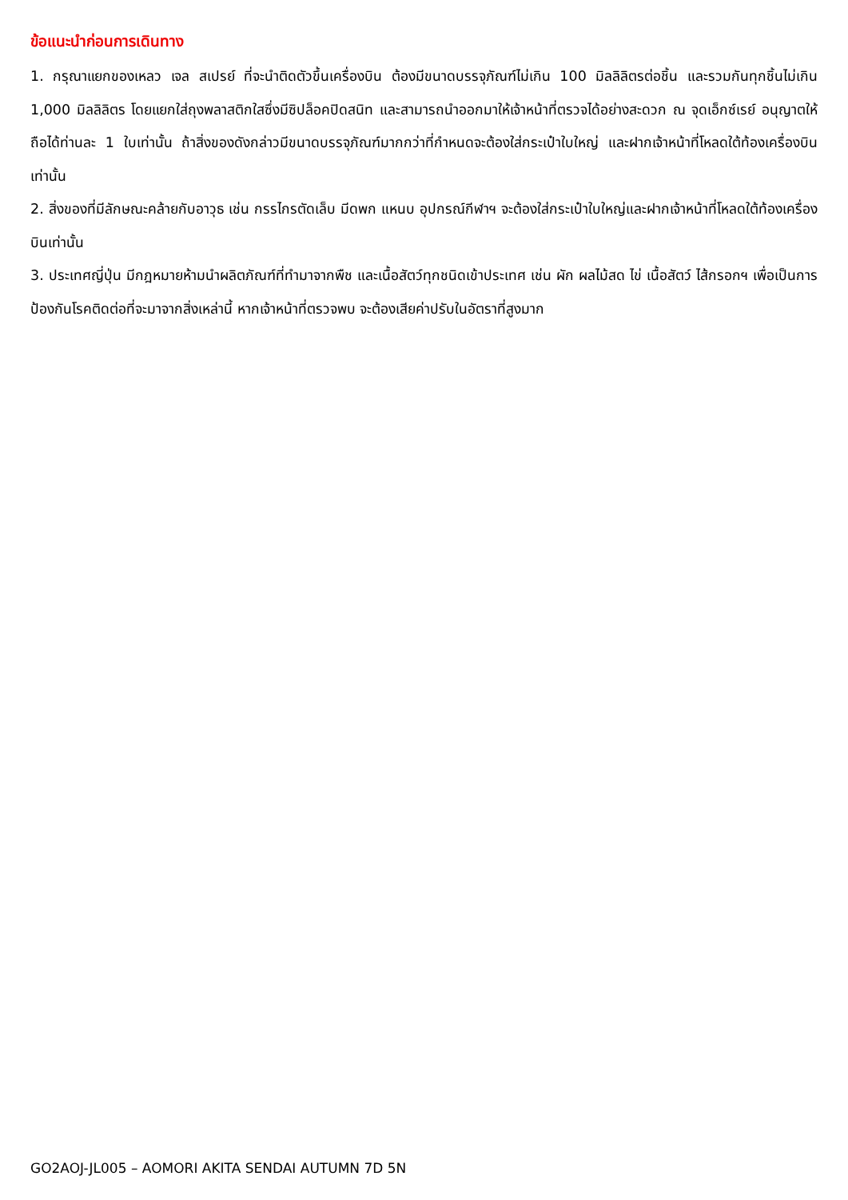ข้อแนะนำก่อนการเดินทาง
1. กรุณาแยกของเหลว เจล สเปรย์ ที่จะนำติดตัวขึ้นเครื่องบิน ต้องมีขนาดบรรจุภัณฑ์ไม่เกิน 100 มิลลิลิตรต่อชิ้น และรวมกันทุกชิ้นไม่เกิน 1,000 มิลลิลิตร โดยแยกใส่ถุงพลาสติกใสซึ่งมีซิปล็อคปิดสนิท และสามารถนำออกมาให้เจ้าหน้าที่ตรวจได้อย่างสะดวก ณ จุดเอ็กซ์เรย์ อนุญาตให้ถือได้ท่านละ 1 ใบเท่านั้น ถ้าสิ่งของดังกล่าวมีขนาดบรรจุภัณฑ์มากกว่าที่กำหนดจะต้องใส่กระเป๋าใบใหญ่ และฝากเจ้าหน้าที่โหลดใต้ท้องเครื่องบินเท่านั้น
2. สิ่งของที่มีลักษณะคล้ายกับอาวุธ เช่น กรรไกรตัดเล็บ มีดพก แหนบ อุปกรณ์กีฬาฯ จะต้องใส่กระเป๋าใบใหญ่และฝากเจ้าหน้าที่โหลดใต้ท้องเครื่องบินเท่านั้น
3. ประเทศญี่ปุ่น มีกฎหมายห้ามนำผลิตภัณฑ์ที่ทำมาจากพืช และเนื้อสัตว์ทุกชนิดเข้าประเทศ เช่น ผัก ผลไม้สด ไข่ เนื้อสัตว์ ไส้กรอกฯ เพื่อเป็นการป้องกันโรคติดต่อที่จะมาจากสิ่งเหล่านี้ หากเจ้าหน้าที่ตรวจพบ จะต้องเสียค่าปรับในอัตราที่สูงมาก
GO2AOJ-JL005 – AOMORI AKITA SENDAI AUTUMN 7D 5N